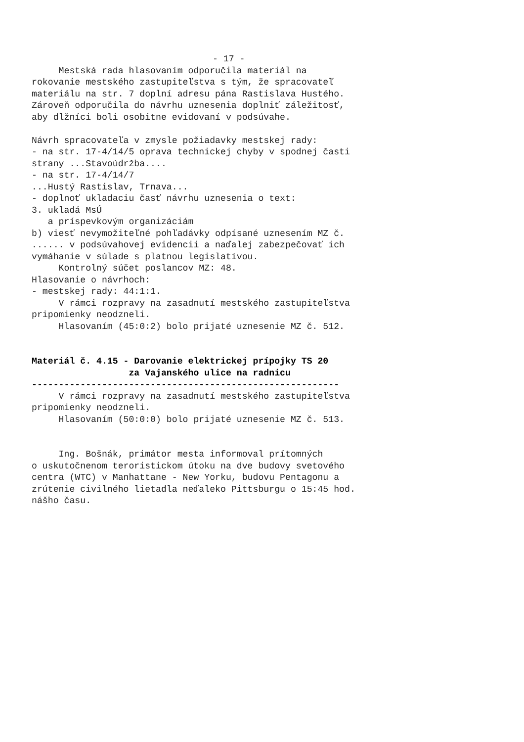- 17 -
Mestská rada hlasovaním odporučila materiál na rokovanie mestského zastupiteľstva s tým, že spracovateľ materiálu na str. 7 doplní adresu pána Rastislava Hustého. Zároveň odporučila do návrhu uznesenia doplniť záležitosť, aby dlžníci boli osobitne evidovaní v podsúvahe. Návrh spracovateľa v zmysle požiadavky mestskej rady: - na str. 17-4/14/5 oprava technickej chyby v spodnej časti strany ...Stavoúdržba.... - na str. 17-4/14/7 ...Hustý Rastislav, Trnava... - doplnoť ukladaciu časť návrhu uznesenia o text: 3. ukladá MsÚ a príspevkovým organizáciám b) viesť nevymožiteľné pohľadávky odpísané uznesením MZ č. ...... v podsúvahovej evidencii a naďalej zabezpečovať ich vymáhanie v súlade s platnou legislatívou. Kontrolný súčet poslancov MZ: 48. Hlasovanie o návrhoch: - mestskej rady: 44:1:1. V rámci rozpravy na zasadnutí mestského zastupiteľstva pripomienky neodzneli. Hlasovaním (45:0:2) bolo prijaté uznesenie MZ č. 512. Materiál č. 4.15 - Darovanie elektrickej prípojky TS 20 za Vajanského ulice na radnicu --------------------------------------------------------- V rámci rozpravy na zasadnutí mestského zastupiteľstva pripomienky neodzneli. Hlasovaním (50:0:0) bolo prijaté uznesenie MZ č. 513. Ing. Bošnák, primátor mesta informoval prítomných o uskutočnenom teroristickom útoku na dve budovy svetového centra (WTC) v Manhattane - New Yorku, budovu Pentagonu a zrútenie civilného lietadla neďaleko Pittsburgu o 15:45 hod. nášho času.